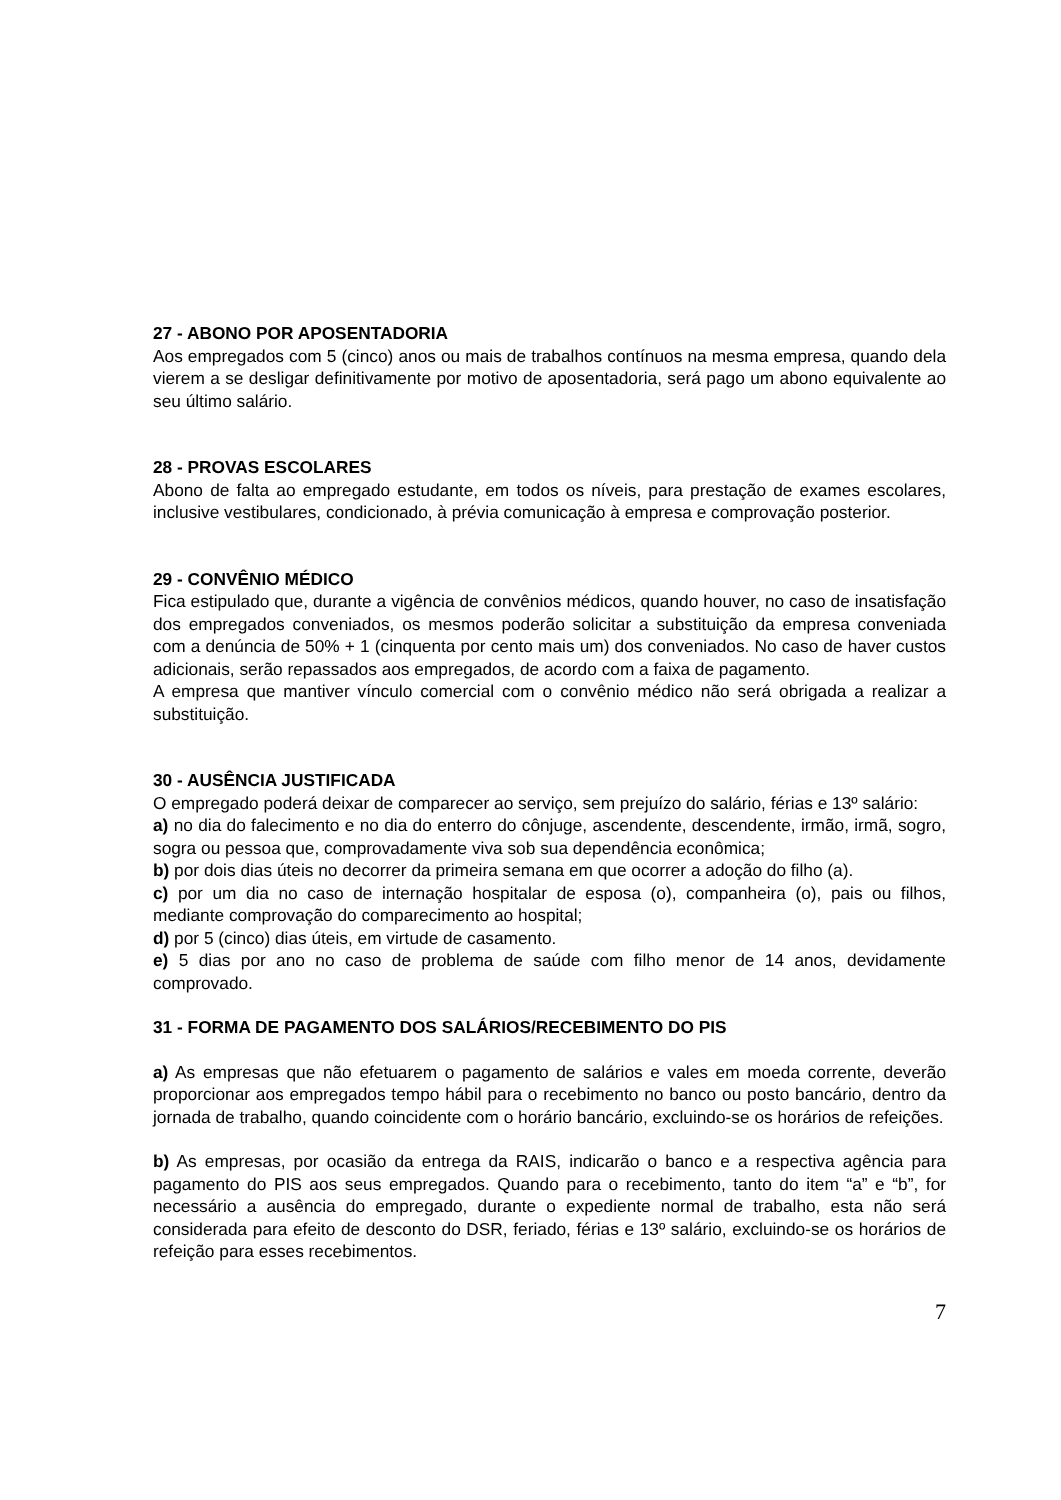27 - ABONO POR APOSENTADORIA
Aos empregados com 5 (cinco) anos ou mais de trabalhos contínuos na mesma empresa, quando dela vierem a se desligar definitivamente por motivo de aposentadoria, será pago um abono equivalente ao seu último salário.
28 - PROVAS ESCOLARES
Abono de falta ao empregado estudante, em todos os níveis, para prestação de exames escolares, inclusive vestibulares, condicionado, à prévia comunicação à empresa e comprovação posterior.
29 - CONVÊNIO MÉDICO
Fica estipulado que, durante a vigência de convênios médicos, quando houver, no caso de insatisfação dos empregados conveniados, os mesmos poderão solicitar a substituição da empresa conveniada com a denúncia de 50% + 1 (cinquenta por cento mais um) dos conveniados. No caso de haver custos adicionais, serão repassados aos empregados, de acordo com a faixa de pagamento.
A empresa que mantiver vínculo comercial com o convênio médico não será obrigada a realizar a substituição.
30 - AUSÊNCIA JUSTIFICADA
O empregado poderá deixar de comparecer ao serviço, sem prejuízo do salário, férias e 13º salário:
a) no dia do falecimento e no dia do enterro do cônjuge, ascendente, descendente, irmão, irmã, sogro, sogra ou pessoa que, comprovadamente viva sob sua dependência econômica;
b) por dois dias úteis no decorrer da primeira semana em que ocorrer a adoção do filho (a).
c) por um dia no caso de internação hospitalar de esposa (o), companheira (o), pais ou filhos, mediante comprovação do comparecimento ao hospital;
d) por 5 (cinco) dias úteis, em virtude de casamento.
e) 5 dias por ano no caso de problema de saúde com filho menor de 14 anos, devidamente comprovado.
31 - FORMA DE PAGAMENTO DOS SALÁRIOS/RECEBIMENTO DO PIS
a) As empresas que não efetuarem o pagamento de salários e vales em moeda corrente, deverão proporcionar aos empregados tempo hábil para o recebimento no banco ou posto bancário, dentro da jornada de trabalho, quando coincidente com o horário bancário, excluindo-se os horários de refeições.
b) As empresas, por ocasião da entrega da RAIS, indicarão o banco e a respectiva agência para pagamento do PIS aos seus empregados. Quando para o recebimento, tanto do item “a” e “b”, for necessário a ausência do empregado, durante o expediente normal de trabalho, esta não será considerada para efeito de desconto do DSR, feriado, férias e 13º salário, excluindo-se os horários de refeição para esses recebimentos.
7